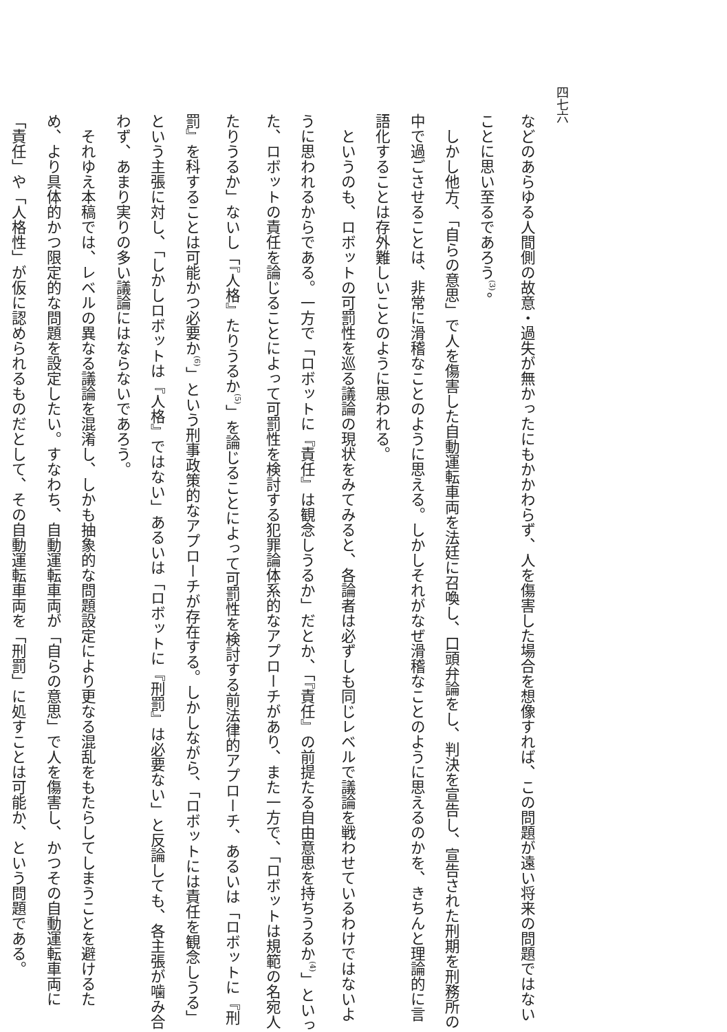四七六
などのあらゆる人間側の故意・過失が無かったにもかかわらず、人を傷害した場合を想像すれば、この問題が遠い将来の問題ではないことに思い至るであろう<sup>(3)</sup>。
　しかし他方、「自らの意思」で人を傷害した自動運転車両を法廷に召喚し、口頭弁論をし、判決を宣告し、宣告された刑期を刑務所の中で過ごさせることは、非常に滑稽なことのように思える。しかしそれがなぜ滑稽なことのように思えるのかを、きちんと理論的に言語化することは存外難しいことのように思われる。
　というのも、ロボットの可罰性を巡る議論の現状をみてみると、各論者は必ずしも同じレベルで議論を戦わせているわけではないように思われるからである。一方で「ロボットに『責任』は観念しうるか」だとか、「『責任』の前提たる自由意思を持ちうるか<sup>(4)</sup>」といった、ロボットの責任を論じることによって可罰性を検討する犯罪論体系的なアプローチがあり、また一方で、「ロボットは規範の名宛人たりうるか」ないし「『人格』たりうるか<sup>(5)</sup>」を論じることによって可罰性を検討する前法律的アプローチ、あるいは「ロボットに『刑罰』を科することは可能かつ必要か<sup>(6)</sup>」という刑事政策的なアプローチが存在する。しかしながら、「ロボットには責任を観念しうる」という主張に対し、「しかしロボットは『人格』ではない」あるいは「ロボットに『刑罰』は必要ない」と反論しても、各主張が噛み合わず、あまり実りの多い議論にはならないであろう。
　それゆえ本稿では、レベルの異なる議論を混淆し、しかも抽象的な問題設定により更なる混乱をもたらしてしまうことを避けるため、より具体的かつ限定的な問題を設定したい。すなわち、自動運転車両が「自らの意思」で人を傷害し、かつその自動運転車両に「責任」や「人格性」が仮に認められるものだとして、その自動運転車両を「刑罰」に処すことは可能か、という問題である。